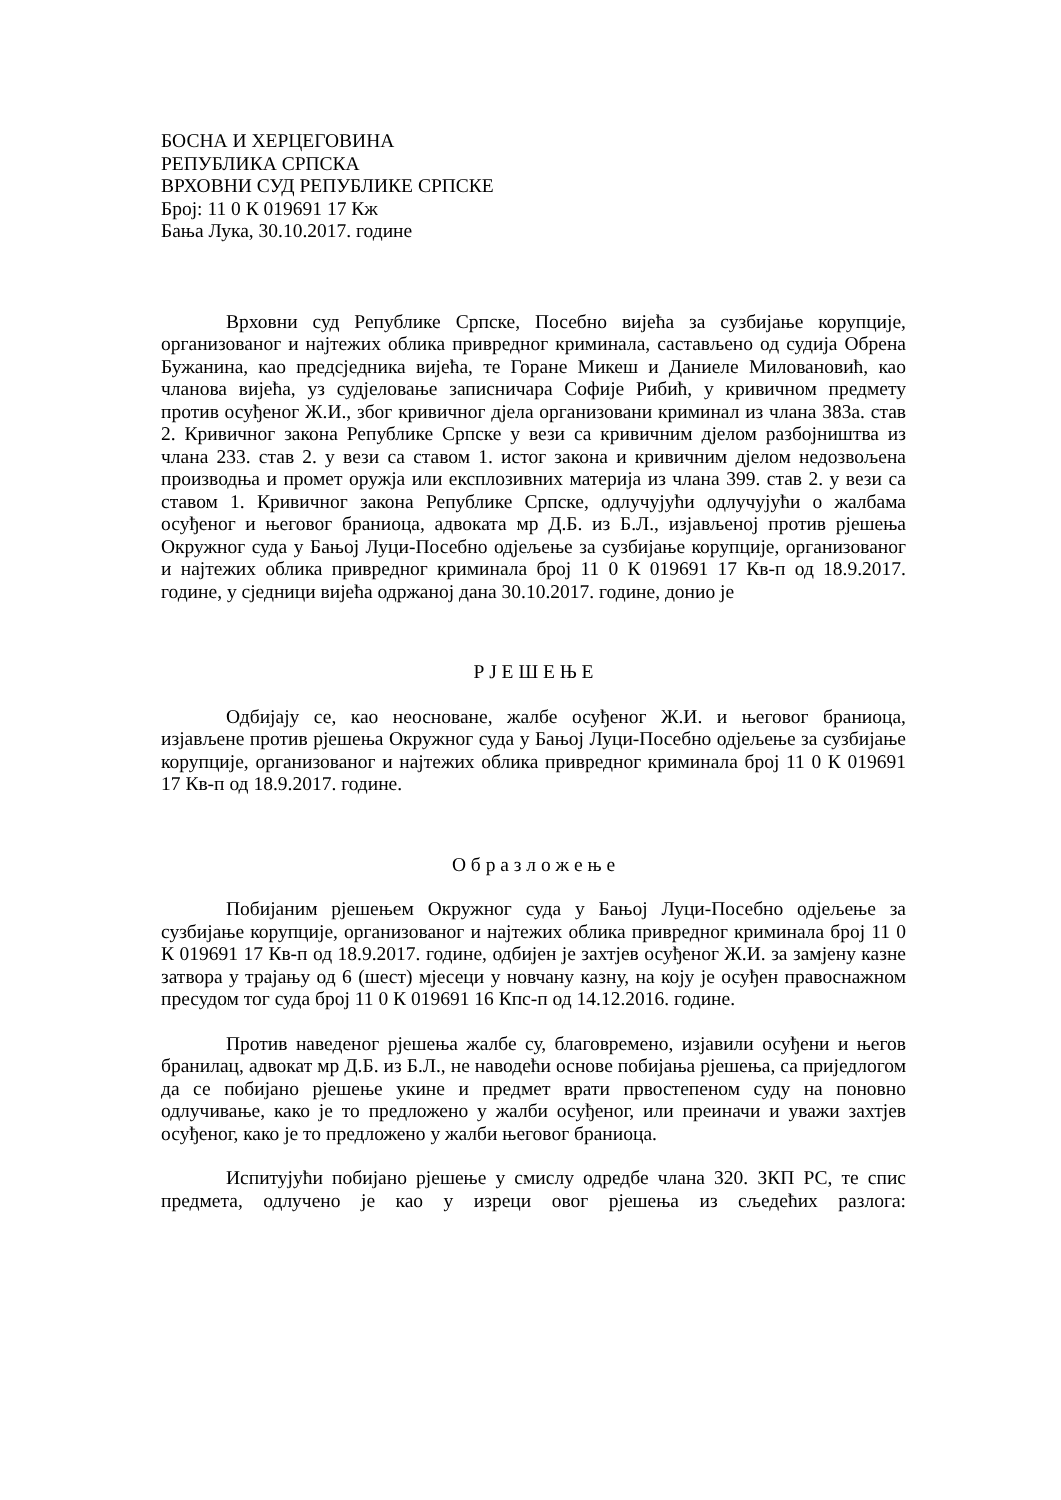БОСНА И ХЕРЦЕГОВИНА
РЕПУБЛИКА СРПСКА
ВРХОВНИ СУД РЕПУБЛИКЕ СРПСКЕ
Број: 11 0 К 019691 17 Кж
Бања Лука, 30.10.2017. године
Врховни суд Републике Српске, Посебно вијећа за сузбијање корупције, организованог и најтежих облика привредног криминала, састављено од судија Обрена Бужанина, као предсједника вијећа, те Горане Микеш и Даниеле Миловановић, као чланова вијећа, уз судјеловање записничара Софије Рибић, у кривичном предмету против осуђеног Ж.И., због кривичног дјела организовани криминал из члана 383а. став 2. Кривичног закона Републике Српске у вези са кривичним дјелом разбојништва из члана 233. став 2. у вези са ставом 1. истог закона и кривичним дјелом недозвољена производња и промет оружја или експлозивних материја из члана 399. став 2. у вези са ставом 1. Кривичног закона Републике Српске, одлучујући одлучујући о жалбама осуђеног и његовог браниоца, адвоката мр Д.Б. из Б.Л., изјављеној против рјешења Окружног суда у Бањој Луци-Посебно одјељење за сузбијање корупције, организованог и најтежих облика привредног криминала број 11 0 К 019691 17 Кв-п од 18.9.2017. године, у сједници вијећа одржаној дана 30.10.2017. године, донио је
Р Ј Е Ш Е Њ Е
Одбијају се, као неосноване, жалбе осуђеног Ж.И. и његовог браниоца, изјављене против рјешења Окружног суда у Бањој Луци-Посебно одјељење за сузбијање корупције, организованог и најтежих облика привредног криминала број 11 0 К 019691 17 Кв-п од 18.9.2017. године.
О б р а з л о ж е њ е
Побијаним рјешењем Окружног суда у Бањој Луци-Посебно одјељење за сузбијање корупције, организованог и најтежих облика привредног криминала број 11 0 К 019691 17 Кв-п од 18.9.2017. године, одбијен је захтјев осуђеног Ж.И. за замјену казне затвора у трајању од 6 (шест) мјесеци у новчану казну, на коју је осуђен правоснажном пресудом тог суда број 11 0 К 019691 16 Кпс-п од 14.12.2016. године.
Против наведеног рјешења жалбе су, благовремено, изјавили осуђени и његов бранилац, адвокат мр Д.Б. из Б.Л., не наводећи основе побијања рјешења, са приједлогом да се побијано рјешење укине и предмет врати првостепеном суду на поновно одлучивање, како је то предложено у жалби осуђеног, или преиначи и уважи захтјев осуђеног, како је то предложено у жалби његовог браниоца.
Испитујући побијано рјешење у смислу одредбе члана 320. ЗКП РС, те спис предмета, одлучено је као у изреци овог рјешења из сљедећих разлога: